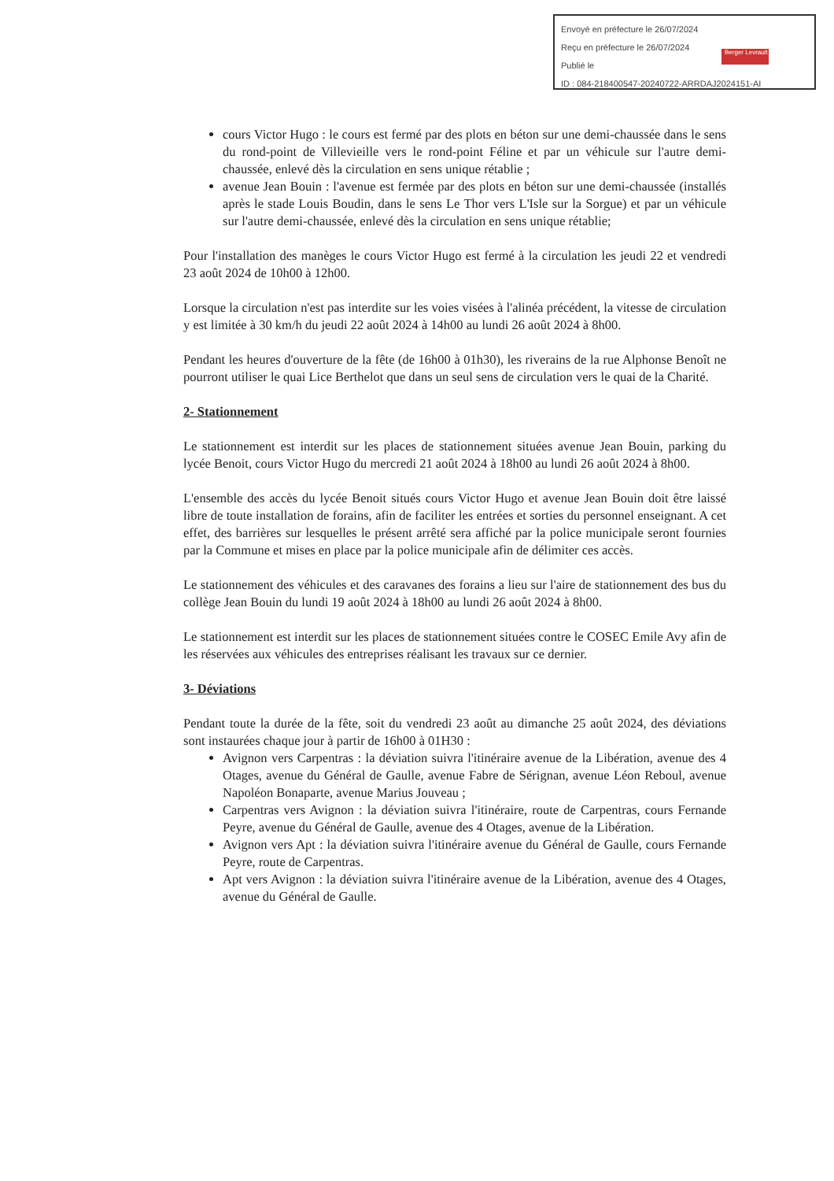Envoyé en préfecture le 26/07/2024
Reçu en préfecture le 26/07/2024
Publié le
ID : 084-218400547-20240722-ARRDAJ2024151-AI
Berger Levrault
cours Victor Hugo : le cours est fermé par des plots en béton sur une demi-chaussée dans le sens du rond-point de Villevieille vers le rond-point Féline et par un véhicule sur l'autre demi-chaussée, enlevé dès la circulation en sens unique rétablie ;
avenue Jean Bouin : l'avenue est fermée par des plots en béton sur une demi-chaussée (installés après le stade Louis Boudin, dans le sens Le Thor vers L'Isle sur la Sorgue) et par un véhicule sur l'autre demi-chaussée, enlevé dès la circulation en sens unique rétablie;
Pour l'installation des manèges le cours Victor Hugo est fermé à la circulation les jeudi 22 et vendredi 23 août 2024 de 10h00 à 12h00.
Lorsque la circulation n'est pas interdite sur les voies visées à l'alinéa précédent, la vitesse de circulation y est limitée à 30 km/h du jeudi 22 août 2024 à 14h00 au lundi 26 août 2024 à 8h00.
Pendant les heures d'ouverture de la fête (de 16h00 à 01h30), les riverains de la rue Alphonse Benoît ne pourront utiliser le quai Lice Berthelot que dans un seul sens de circulation vers le quai de la Charité.
2- Stationnement
Le stationnement est interdit sur les places de stationnement situées avenue Jean Bouin, parking du lycée Benoit, cours Victor Hugo du mercredi 21 août 2024 à 18h00 au lundi 26 août 2024 à 8h00.
L'ensemble des accès du lycée Benoit situés cours Victor Hugo et avenue Jean Bouin doit être laissé libre de toute installation de forains, afin de faciliter les entrées et sorties du personnel enseignant. A cet effet, des barrières sur lesquelles le présent arrêté sera affiché par la police municipale seront fournies par la Commune et mises en place par la police municipale afin de délimiter ces accès.
Le stationnement des véhicules et des caravanes des forains a lieu sur l'aire de stationnement des bus du collège Jean Bouin du lundi 19 août 2024 à 18h00 au lundi 26 août 2024 à 8h00.
Le stationnement est interdit sur les places de stationnement situées contre le COSEC Emile Avy afin de les réservées aux véhicules des entreprises réalisant les travaux sur ce dernier.
3- Déviations
Pendant toute la durée de la fête, soit du vendredi 23 août au dimanche 25 août 2024, des déviations sont instaurées chaque jour à partir de 16h00 à 01H30 :
Avignon vers Carpentras : la déviation suivra l'itinéraire avenue de la Libération, avenue des 4 Otages, avenue du Général de Gaulle, avenue Fabre de Sérignan, avenue Léon Reboul, avenue Napoléon Bonaparte, avenue Marius Jouveau ;
Carpentras vers Avignon : la déviation suivra l'itinéraire, route de Carpentras, cours Fernande Peyre, avenue du Général de Gaulle, avenue des 4 Otages, avenue de la Libération.
Avignon vers Apt : la déviation suivra l'itinéraire avenue du Général de Gaulle, cours Fernande Peyre, route de Carpentras.
Apt vers Avignon : la déviation suivra l'itinéraire avenue de la Libération, avenue des 4 Otages, avenue du Général de Gaulle.